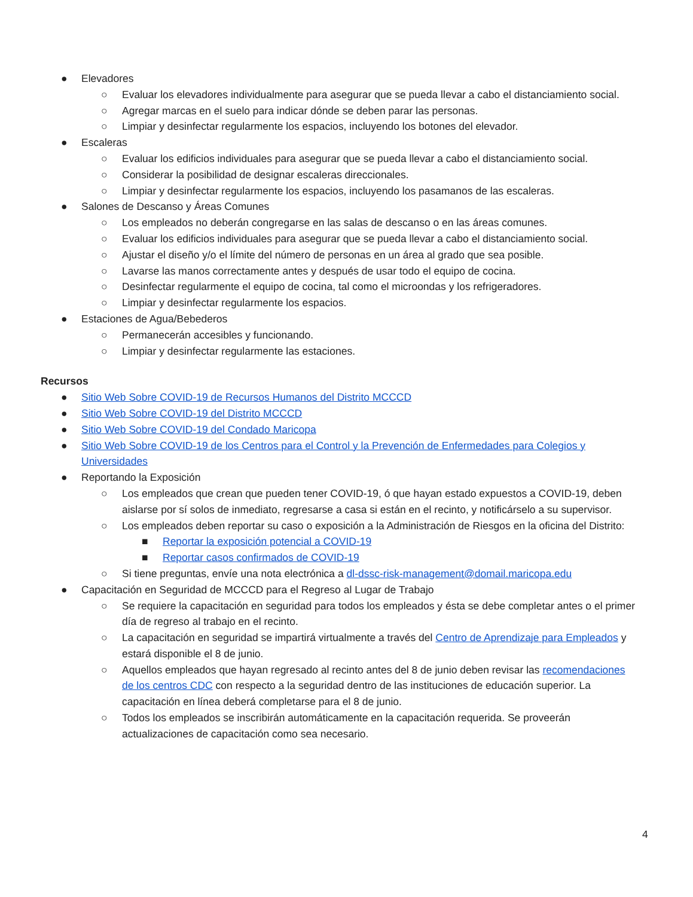● Elevadores
○ Evaluar los elevadores individualmente para asegurar que se pueda llevar a cabo el distanciamiento social.
○ Agregar marcas en el suelo para indicar dónde se deben parar las personas.
○ Limpiar y desinfectar regularmente los espacios, incluyendo los botones del elevador.
● Escaleras
○ Evaluar los edificios individuales para asegurar que se pueda llevar a cabo el distanciamiento social.
○ Considerar la posibilidad de designar escaleras direccionales.
○ Limpiar y desinfectar regularmente los espacios, incluyendo los pasamanos de las escaleras.
● Salones de Descanso y Áreas Comunes
○ Los empleados no deberán congregarse en las salas de descanso o en las áreas comunes.
○ Evaluar los edificios individuales para asegurar que se pueda llevar a cabo el distanciamiento social.
○ Ajustar el diseño y/o el límite del número de personas en un área al grado que sea posible.
○ Lavarse las manos correctamente antes y después de usar todo el equipo de cocina.
○ Desinfectar regularmente el equipo de cocina, tal como el microondas y los refrigeradores.
○ Limpiar y desinfectar regularmente los espacios.
● Estaciones de Agua/Bebederos
○ Permanecerán accesibles y funcionando.
○ Limpiar y desinfectar regularmente las estaciones.
Recursos
● Sitio Web Sobre COVID-19 de Recursos Humanos del Distrito MCCCD
● Sitio Web Sobre COVID-19 del Distrito MCCCD
● Sitio Web Sobre COVID-19 del Condado Maricopa
● Sitio Web Sobre COVID-19 de los Centros para el Control y la Prevención de Enfermedades para Colegios y Universidades
● Reportando la Exposición
○ Los empleados que crean que pueden tener COVID-19, ó que hayan estado expuestos a COVID-19, deben aislarse por sí solos de inmediato, regresarse a casa si están en el recinto, y notificárselo a su supervisor.
○ Los empleados deben reportar su caso o exposición a la Administración de Riesgos en la oficina del Distrito:
■ Reportar la exposición potencial a COVID-19
■ Reportar casos confirmados de COVID-19
○ Si tiene preguntas, envíe una nota electrónica a dl-dssc-risk-management@domail.maricopa.edu
● Capacitación en Seguridad de MCCCD para el Regreso al Lugar de Trabajo
○ Se requiere la capacitación en seguridad para todos los empleados y ésta se debe completar antes o el primer día de regreso al trabajo en el recinto.
○ La capacitación en seguridad se impartirá virtualmente a través del Centro de Aprendizaje para Empleados y estará disponible el 8 de junio.
○ Aquellos empleados que hayan regresado al recinto antes del 8 de junio deben revisar las recomendaciones de los centros CDC con respecto a la seguridad dentro de las instituciones de educación superior. La capacitación en línea deberá completarse para el 8 de junio.
○ Todos los empleados se inscribirán automáticamente en la capacitación requerida. Se proveerán actualizaciones de capacitación como sea necesario.
4